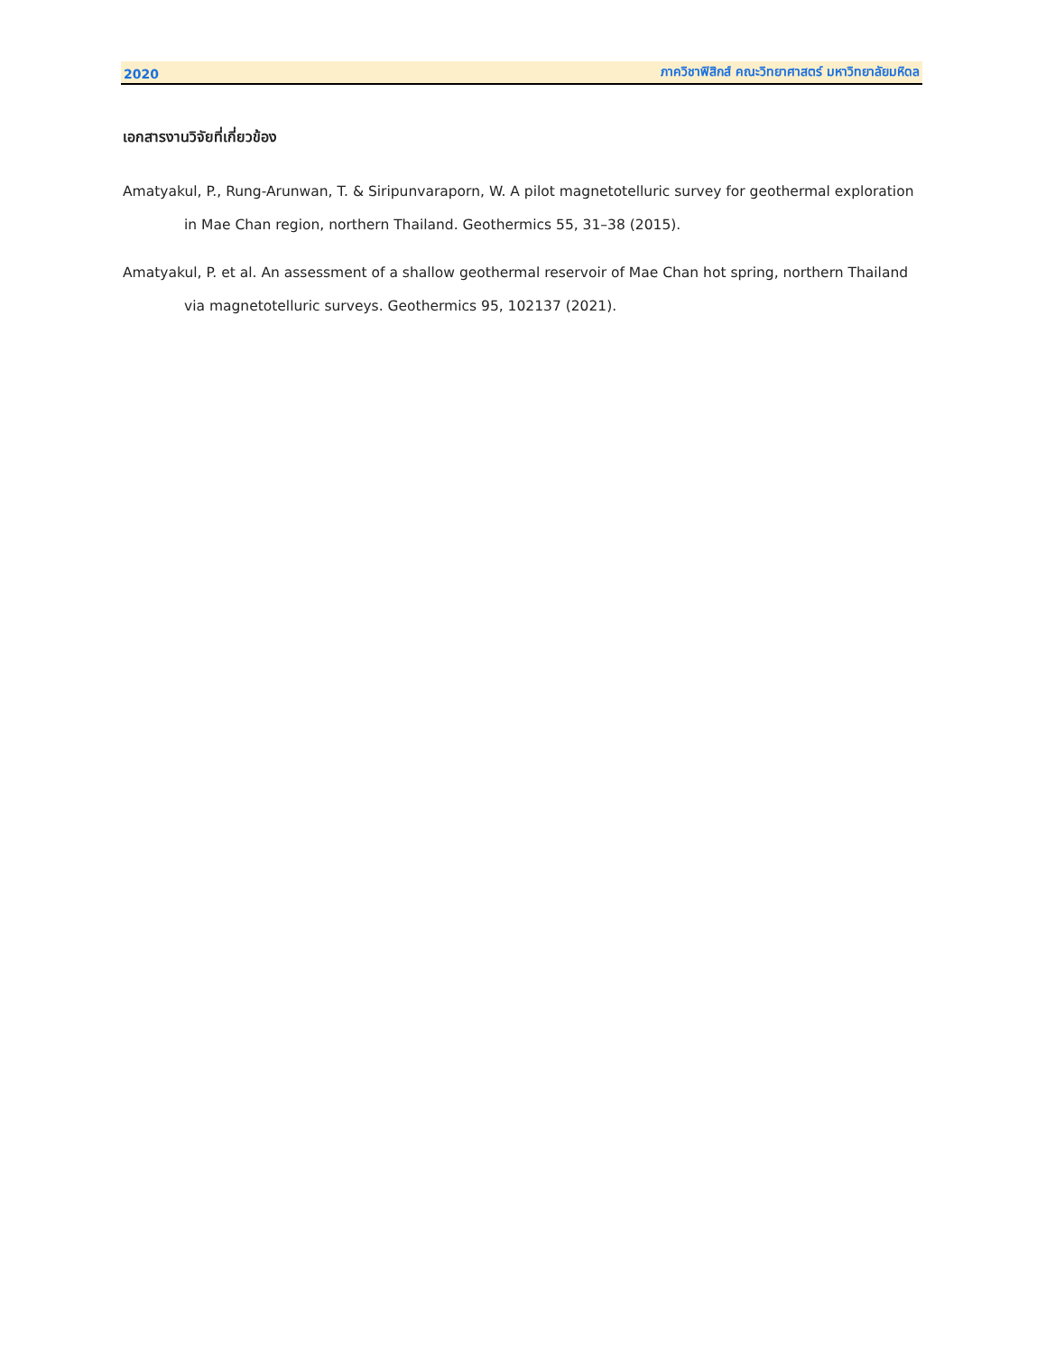2020 ภาควิชาฟิสิกส์ คณะวิทยาศาสตร์ มหาวิทยาลัยมหิดล
เอกสารงานวิจัยที่เกี่ยวข้อง
Amatyakul, P., Rung-Arunwan, T. & Siripunvaraporn, W. A pilot magnetotelluric survey for geothermal exploration in Mae Chan region, northern Thailand. Geothermics 55, 31–38 (2015).
Amatyakul, P. et al. An assessment of a shallow geothermal reservoir of Mae Chan hot spring, northern Thailand via magnetotelluric surveys. Geothermics 95, 102137 (2021).